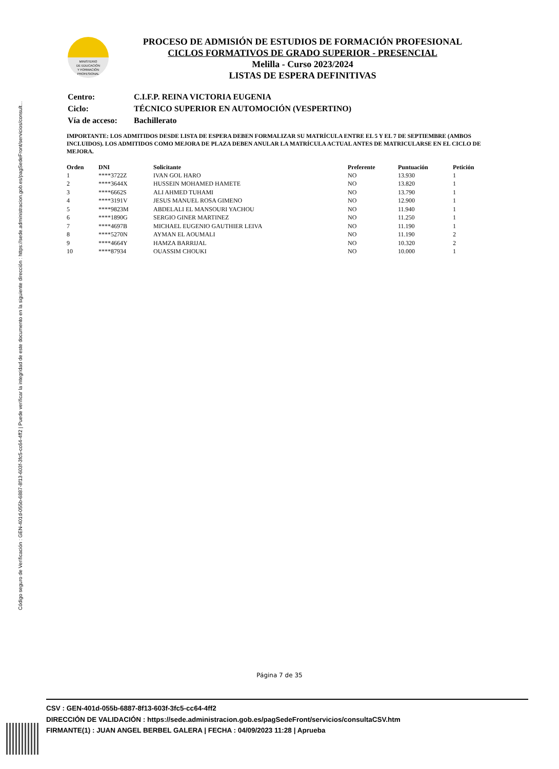Código seguro de Verificación : GEN-401d-055b-6887-8f13-603f-3fc5-cc64-4ff2 | Puede verificar la integridad de este documento en la siguiente dirección : https://sede.administracion.gob.es/pagSedeFront/servicios/consult...
MINISTERIO
DE EDUCACIÓN
Y FORMACIÓN
PROFESIONAL
PROCESO DE ADMISIÓN DE ESTUDIOS DE FORMACIÓN PROFESIONAL
CICLOS FORMATIVOS DE GRADO SUPERIOR - PRESENCIAL
Melilla - Curso 2023/2024
LISTAS DE ESPERA DEFINITIVAS
| Centro: | C.I.F.P. REINA VICTORIA EUGENIA |
| Ciclo: | TÉCNICO SUPERIOR EN AUTOMOCIÓN (VESPERTINO) |
| Vía de acceso: | Bachillerato |
IMPORTANTE: LOS ADMITIDOS DESDE LISTA DE ESPERA DEBEN FORMALIZAR SU MATRÍCULA ENTRE EL 5 Y EL 7 DE SEPTIEMBRE (AMBOS INCLUIDOS). LOS ADMITIDOS COMO MEJORA DE PLAZA DEBEN ANULAR LA MATRÍCULA ACTUAL ANTES DE MATRICULARSE EN EL CICLO DE MEJORA.
| Orden | DNI | Solicitante | Preferente | Puntuación | Petición |
| --- | --- | --- | --- | --- | --- |
| 1 | ****3722Z | IVAN GOL HARO | NO | 13.930 | 1 |
| 2 | ****3644X | HUSSEIN MOHAMED HAMETE | NO | 13.820 | 1 |
| 3 | ****6662S | ALI AHMED TUHAMI | NO | 13.790 | 1 |
| 4 | ****3191V | JESUS MANUEL ROSA GIMENO | NO | 12.900 | 1 |
| 5 | ****9823M | ABDELALI EL MANSOURI YACHOU | NO | 11.940 | 1 |
| 6 | ****1890G | SERGIO GINER MARTINEZ | NO | 11.250 | 1 |
| 7 | ****4697B | MICHAEL EUGENIO GAUTHIER LEIVA | NO | 11.190 | 1 |
| 8 | ****5270N | AYMAN EL AOUMALI | NO | 11.190 | 2 |
| 9 | ****4664Y | HAMZA BARRIJAL | NO | 10.320 | 2 |
| 10 | ****87934 | OUASSIM CHOUKI | NO | 10.000 | 1 |
Página 7 de 35
CSV : GEN-401d-055b-6887-8f13-603f-3fc5-cc64-4ff2
DIRECCIÓN DE VALIDACIÓN : https://sede.administracion.gob.es/pagSedeFront/servicios/consultaCSV.htm
FIRMANTE(1) : JUAN ANGEL BERBEL GALERA | FECHA : 04/09/2023 11:28 | Aprueba